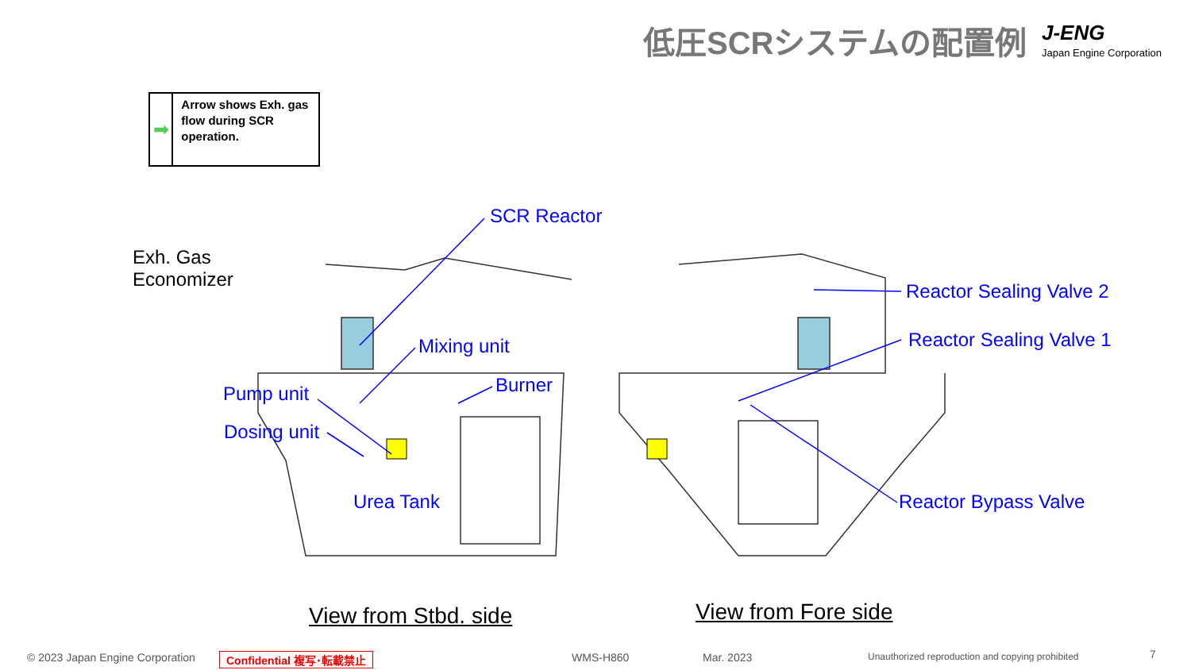低圧SCRシステムの配置例 J-ENG
Japan Engine Corporation
➡
Arrow shows Exh. gas flow during SCR operation.
SCR Reactor
Exh. Gas
Economizer
Mixing unit
Burner
Pump unit
Dosing unit
Urea Tank
Reactor Sealing Valve 2
Reactor Sealing Valve 1
Reactor Bypass Valve
View from Stbd. side View from Fore side
© 2023 Japan Engine Corporation
Confidential 複写･転載禁止 WMS-H860 Mar. 2023
Unauthorized reproduction and copying prohibited
7